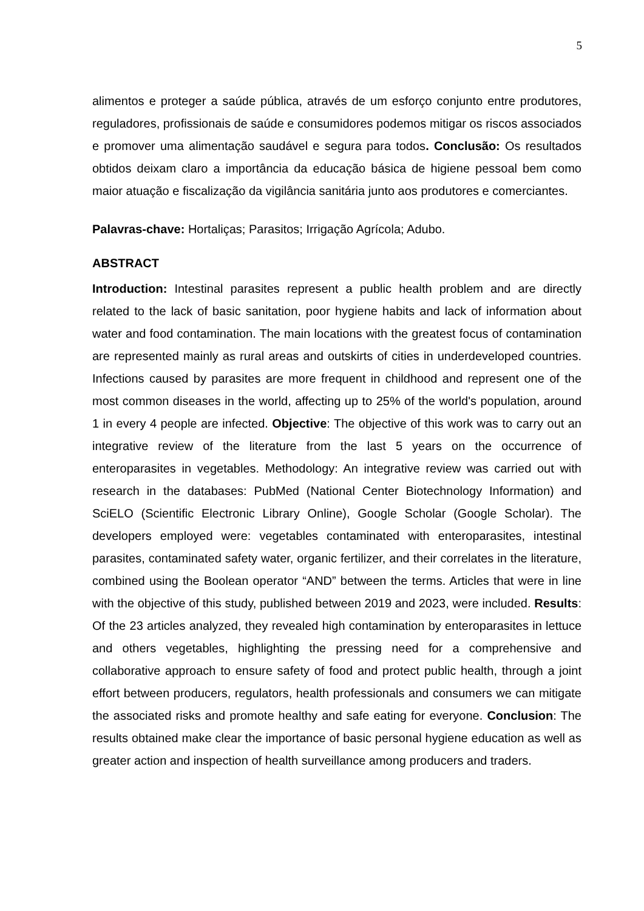5
alimentos e proteger a saúde pública, através de um esforço conjunto entre produtores, reguladores, profissionais de saúde e consumidores podemos mitigar os riscos associados e promover uma alimentação saudável e segura para todos. Conclusão: Os resultados obtidos deixam claro a importância da educação básica de higiene pessoal bem como maior atuação e fiscalização da vigilância sanitária junto aos produtores e comerciantes.
Palavras-chave: Hortaliças; Parasitos; Irrigação Agrícola; Adubo.
ABSTRACT
Introduction: Intestinal parasites represent a public health problem and are directly related to the lack of basic sanitation, poor hygiene habits and lack of information about water and food contamination. The main locations with the greatest focus of contamination are represented mainly as rural areas and outskirts of cities in underdeveloped countries. Infections caused by parasites are more frequent in childhood and represent one of the most common diseases in the world, affecting up to 25% of the world's population, around 1 in every 4 people are infected. Objective: The objective of this work was to carry out an integrative review of the literature from the last 5 years on the occurrence of enteroparasites in vegetables. Methodology: An integrative review was carried out with research in the databases: PubMed (National Center Biotechnology Information) and SciELO (Scientific Electronic Library Online), Google Scholar (Google Scholar). The developers employed were: vegetables contaminated with enteroparasites, intestinal parasites, contaminated safety water, organic fertilizer, and their correlates in the literature, combined using the Boolean operator “AND” between the terms. Articles that were in line with the objective of this study, published between 2019 and 2023, were included. Results: Of the 23 articles analyzed, they revealed high contamination by enteroparasites in lettuce and others vegetables, highlighting the pressing need for a comprehensive and collaborative approach to ensure safety of food and protect public health, through a joint effort between producers, regulators, health professionals and consumers we can mitigate the associated risks and promote healthy and safe eating for everyone. Conclusion: The results obtained make clear the importance of basic personal hygiene education as well as greater action and inspection of health surveillance among producers and traders.